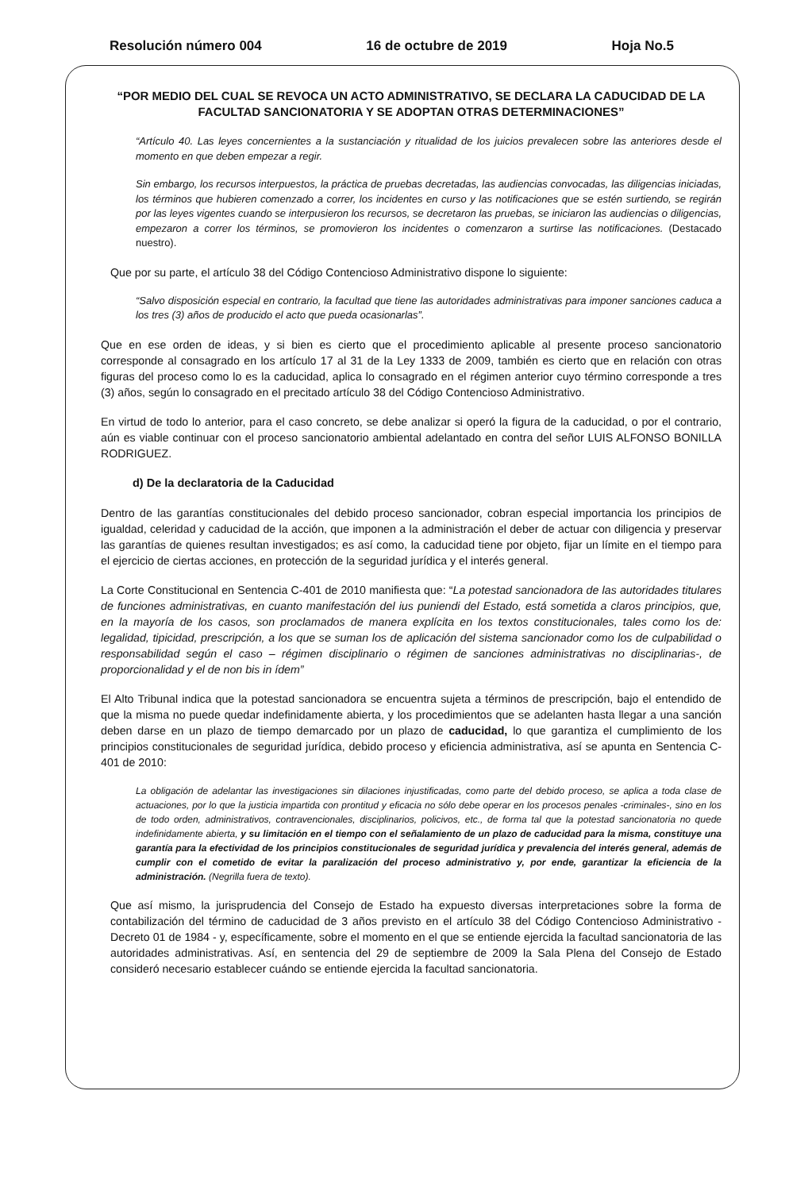Resolución número 004 16 de octubre de 2019 Hoja No.5
“POR MEDIO DEL CUAL SE REVOCA UN ACTO ADMINISTRATIVO, SE DECLARA LA CADUCIDAD DE LA FACULTAD SANCIONATORIA Y SE ADOPTAN OTRAS DETERMINACIONES”
“Artículo 40. Las leyes concernientes a la sustanciación y ritualidad de los juicios prevalecen sobre las anteriores desde el momento en que deben empezar a regir.
Sin embargo, los recursos interpuestos, la práctica de pruebas decretadas, las audiencias convocadas, las diligencias iniciadas, los términos que hubieren comenzado a correr, los incidentes en curso y las notificaciones que se estén surtiendo, se regirán por las leyes vigentes cuando se interpusieron los recursos, se decretaron las pruebas, se iniciaron las audiencias o diligencias, empezaron a correr los términos, se promovieron los incidentes o comenzaron a surtirse las notificaciones. (Destacado nuestro).
Que por su parte, el artículo 38 del Código Contencioso Administrativo dispone lo siguiente:
“Salvo disposición especial en contrario, la facultad que tiene las autoridades administrativas para imponer sanciones caduca a los tres (3) años de producido el acto que pueda ocasionarlas”.
Que en ese orden de ideas, y si bien es cierto que el procedimiento aplicable al presente proceso sancionatorio corresponde al consagrado en los artículo 17 al 31 de la Ley 1333 de 2009, también es cierto que en relación con otras figuras del proceso como lo es la caducidad, aplica lo consagrado en el régimen anterior cuyo término corresponde a tres (3) años, según lo consagrado en el precitado artículo 38 del Código Contencioso Administrativo.
En virtud de todo lo anterior, para el caso concreto, se debe analizar si operó la figura de la caducidad, o por el contrario, aún es viable continuar con el proceso sancionatorio ambiental adelantado en contra del señor LUIS ALFONSO BONILLA RODRIGUEZ.
d) De la declaratoria de la Caducidad
Dentro de las garantías constitucionales del debido proceso sancionador, cobran especial importancia los principios de igualdad, celeridad y caducidad de la acción, que imponen a la administración el deber de actuar con diligencia y preservar las garantías de quienes resultan investigados; es así como, la caducidad tiene por objeto, fijar un límite en el tiempo para el ejercicio de ciertas acciones, en protección de la seguridad jurídica y el interés general.
La Corte Constitucional en Sentencia C-401 de 2010 manifiesta que: “La potestad sancionadora de las autoridades titulares de funciones administrativas, en cuanto manifestación del ius puniendi del Estado, está sometida a claros principios, que, en la mayoría de los casos, son proclamados de manera explícita en los textos constitucionales, tales como los de: legalidad, tipicidad, prescripción, a los que se suman los de aplicación del sistema sancionador como los de culpabilidad o responsabilidad según el caso – régimen disciplinario o régimen de sanciones administrativas no disciplinarias-, de proporcionalidad y el de non bis in ídem”
El Alto Tribunal indica que la potestad sancionadora se encuentra sujeta a términos de prescripción, bajo el entendido de que la misma no puede quedar indefinidamente abierta, y los procedimientos que se adelanten hasta llegar a una sanción deben darse en un plazo de tiempo demarcado por un plazo de caducidad, lo que garantiza el cumplimiento de los principios constitucionales de seguridad jurídica, debido proceso y eficiencia administrativa, así se apunta en Sentencia C-401 de 2010:
La obligación de adelantar las investigaciones sin dilaciones injustificadas, como parte del debido proceso, se aplica a toda clase de actuaciones, por lo que la justicia impartida con prontitud y eficacia no sólo debe operar en los procesos penales -criminales-, sino en los de todo orden, administrativos, contravencionales, disciplinarios, policivos, etc., de forma tal que la potestad sancionatoria no quede indefinidamente abierta, y su limitación en el tiempo con el señalamiento de un plazo de caducidad para la misma, constituye una garantía para la efectividad de los principios constitucionales de seguridad jurídica y prevalencia del interés general, además de cumplir con el cometido de evitar la paralización del proceso administrativo y, por ende, garantizar la eficiencia de la administración. (Negrilla fuera de texto).
Que así mismo, la jurisprudencia del Consejo de Estado ha expuesto diversas interpretaciones sobre la forma de contabilización del término de caducidad de 3 años previsto en el artículo 38 del Código Contencioso Administrativo - Decreto 01 de 1984 - y, específicamente, sobre el momento en el que se entiende ejercida la facultad sancionatoria de las autoridades administrativas. Así, en sentencia del 29 de septiembre de 2009 la Sala Plena del Consejo de Estado consideró necesario establecer cuándo se entiende ejercida la facultad sancionatoria.